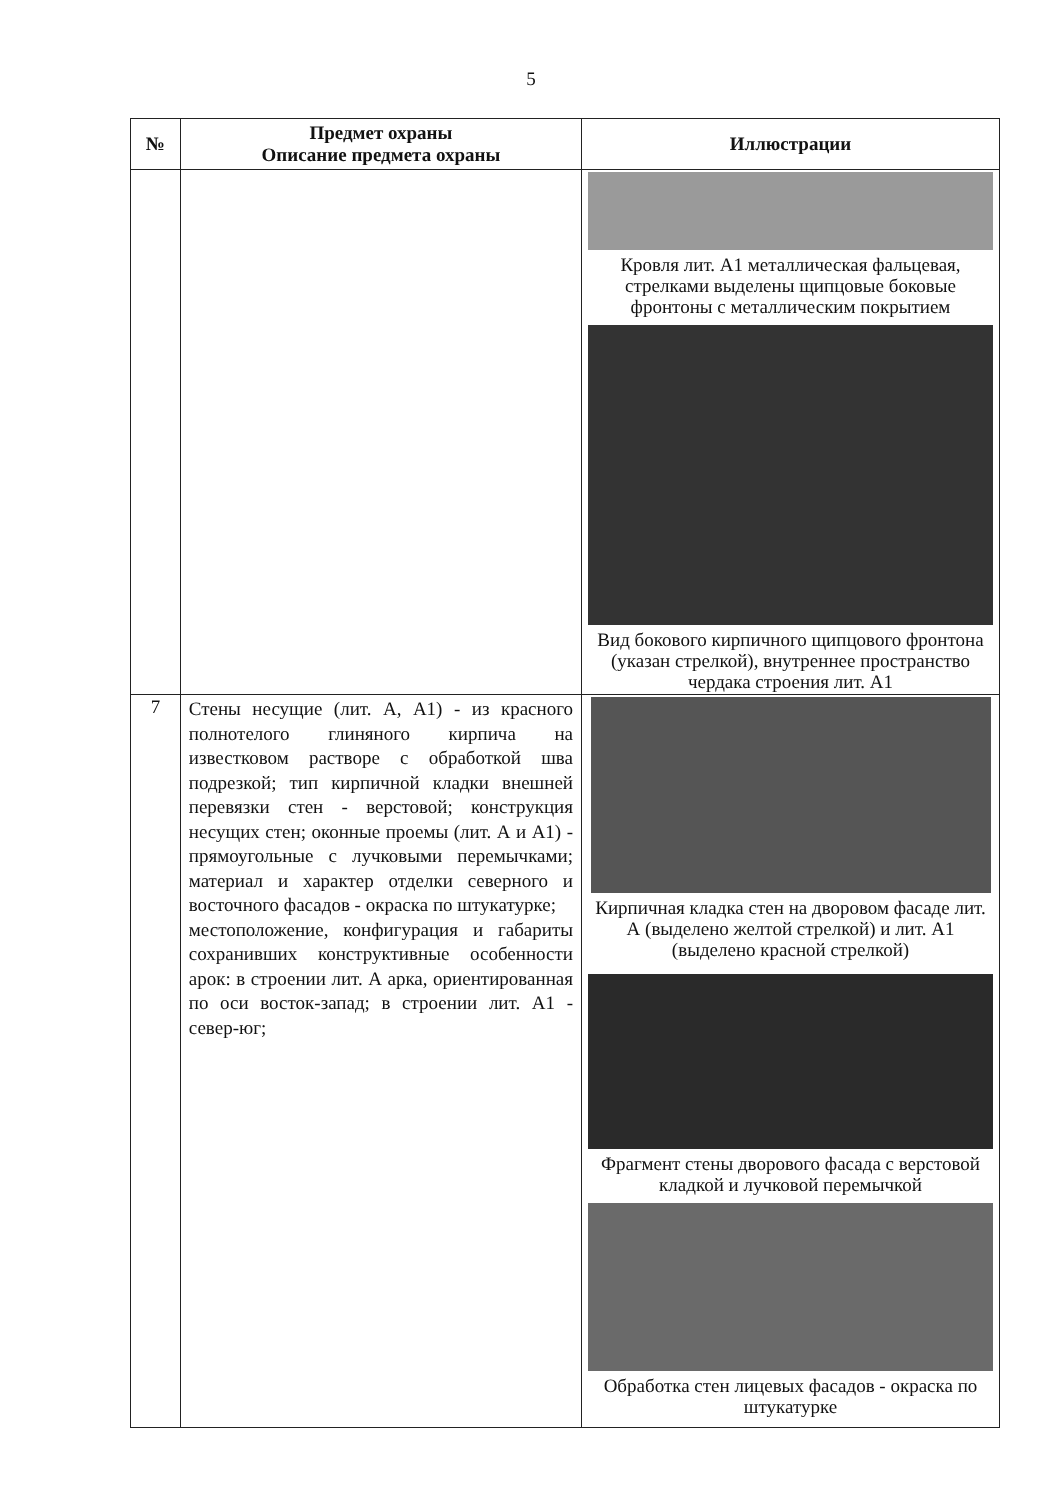5
| № | Предмет охраны Описание предмета охраны | Иллюстрации |
| --- | --- | --- |
| | | Кровля лит. А1 металлическая фальцевая, стрелками выделены щипцовые боковые фронтоны с металлическим покрытием Вид бокового кирпичного щипцового фронтона (указан стрелкой), внутреннее пространство чердака строения лит. А1 |
| 7 | Стены несущие (лит. А, А1) - из красного полнотелого глиняного кирпича на известковом растворе с обработкой шва подрезкой; тип кирпичной кладки внешней перевязки стен - верстовой; конструкция несущих стен; оконные проемы (лит. А и А1) - прямоугольные с лучковыми перемычками; материал и характер отделки северного и восточного фасадов - окраска по штукатурке; местоположение, конфигурация и габариты сохранивших конструктивные особенности арок: в строении лит. А арка, ориентированная по оси восток-запад; в строении лит. А1 - север-юг; | Кирпичная кладка стен на дворовом фасаде лит. А (выделено желтой стрелкой) и лит. А1 (выделено красной стрелкой) Фрагмент стены дворового фасада с верстовой кладкой и лучковой перемычкой Обработка стен лицевых фасадов - окраска по штукатурке |